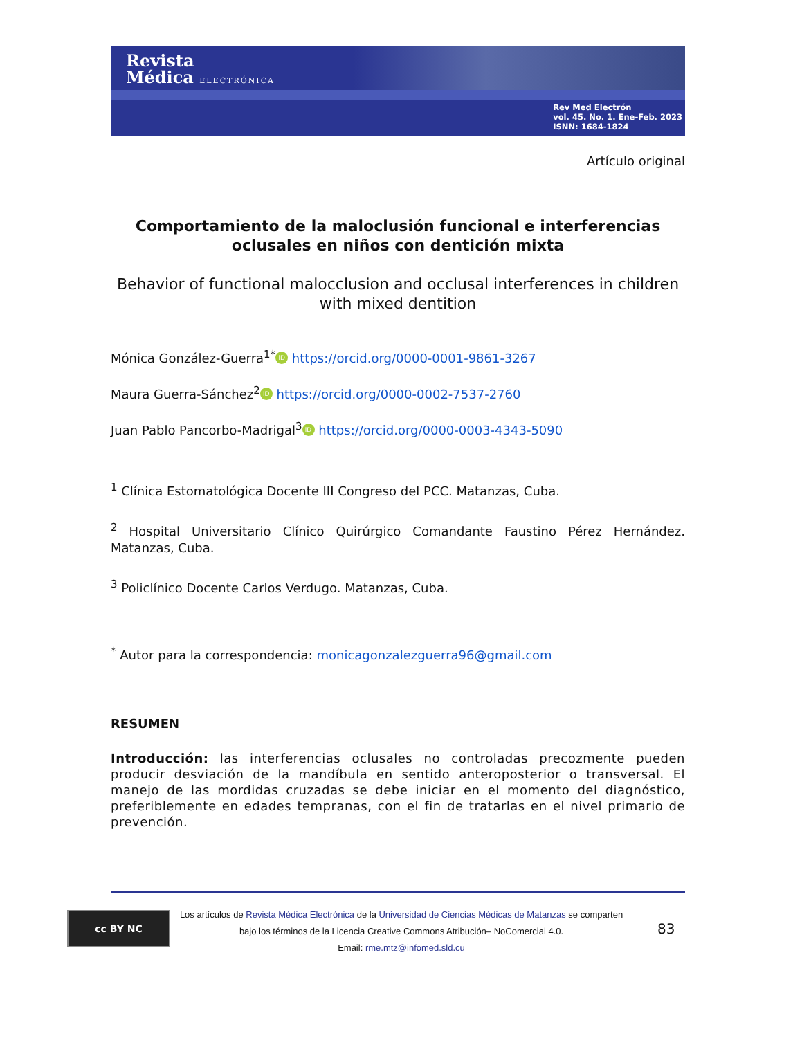Revista
Médica ELECTRÓNICA
Rev Med Electrón
vol. 45. No. 1. Ene-Feb. 2023
ISNN: 1684-1824
Artículo original
Comportamiento de la maloclusión funcional e interferencias oclusales en niños con dentición mixta
Behavior of functional malocclusion and occlusal interferences in children with mixed dentition
Mónica González-Guerra<sup>1*</sup> iD https://orcid.org/0000-0001-9861-3267
Maura Guerra-Sánchez<sup>2</sup> iD https://orcid.org/0000-0002-7537-2760
Juan Pablo Pancorbo-Madrigal<sup>3</sup> iD https://orcid.org/0000-0003-4343-5090
<sup>1</sup> Clínica Estomatológica Docente III Congreso del PCC. Matanzas, Cuba.
<sup>2</sup> Hospital Universitario Clínico Quirúrgico Comandante Faustino Pérez Hernández. Matanzas, Cuba.
<sup>3</sup> Policlínico Docente Carlos Verdugo. Matanzas, Cuba.
<sup>*</sup> Autor para la correspondencia: monicagonzalezguerra96@gmail.com
RESUMEN
Introducción: las interferencias oclusales no controladas precozmente pueden producir desviación de la mandíbula en sentido anteroposterior o transversal. El manejo de las mordidas cruzadas se debe iniciar en el momento del diagnóstico, preferiblemente en edades tempranas, con el fin de tratarlas en el nivel primario de prevención.
cc BY NC
Los artículos de Revista Médica Electrónica de la Universidad de Ciencias Médicas de Matanzas se comparten
bajo los términos de la Licencia Creative Commons Atribución– NoComercial 4.0.
Email: rme.mtz@infomed.sld.cu
83